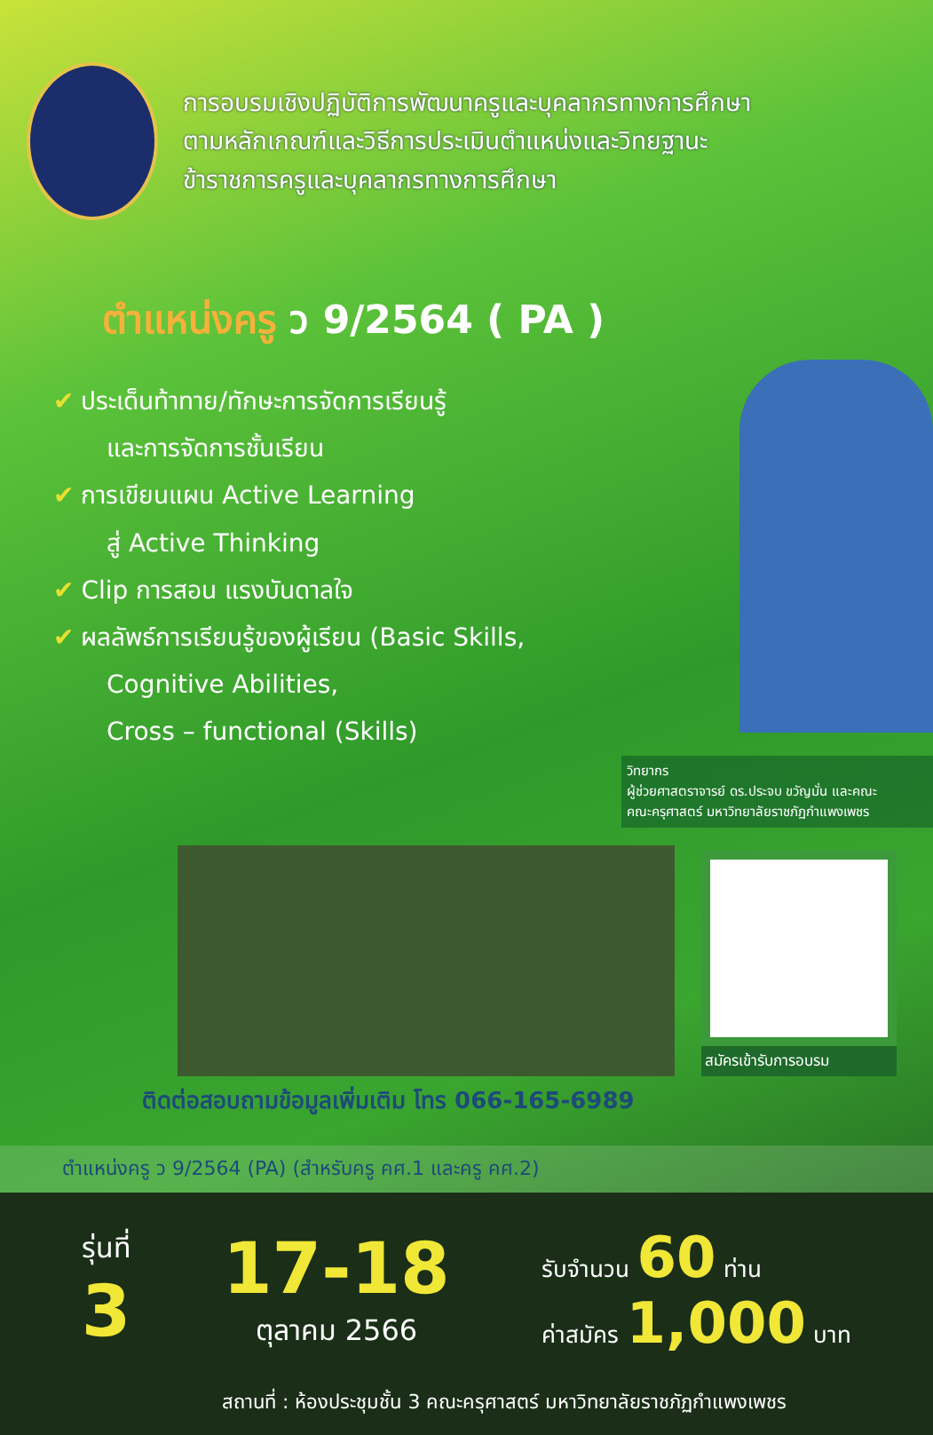การอบรมเชิงปฏิบัติการพัฒนาครูและบุคลากรทางการศึกษา
ตามหลักเกณฑ์และวิธีการประเมินตำแหน่งและวิทยฐานะ
ข้าราชการครูและบุคลากรทางการศึกษา
ตำแหน่งครู ว 9/2564 ( PA )
✔ ประเด็นท้าทาย/ทักษะการจัดการเรียนรู้
และการจัดการชั้นเรียน
✔ การเขียนแผน Active Learning
สู่ Active Thinking
✔ Clip การสอน แรงบันดาลใจ
✔ ผลลัพธ์การเรียนรู้ของผู้เรียน (Basic Skills,
Cognitive Abilities,
Cross – functional (Skills)
วิทยากร
ผู้ช่วยศาสตราจารย์ ดร.ประจบ ขวัญมั่น และคณะ
คณะครุศาสตร์ มหาวิทยาลัยราชภัฏกำแพงเพชร
สมัครเข้ารับการอบรม
ติดต่อสอบถามข้อมูลเพิ่มเติม โทร 066-165-6989
ตำแหน่งครู ว 9/2564 (PA) (สำหรับครู คศ.1 และครู คศ.2)
รุ่นที่
3
17-18
ตุลาคม 2566
รับจำนวน 60 ท่าน
ค่าสมัคร 1,000 บาท
สถานที่ : ห้องประชุมชั้น 3 คณะครุศาสตร์ มหาวิทยาลัยราชภัฏกำแพงเพชร